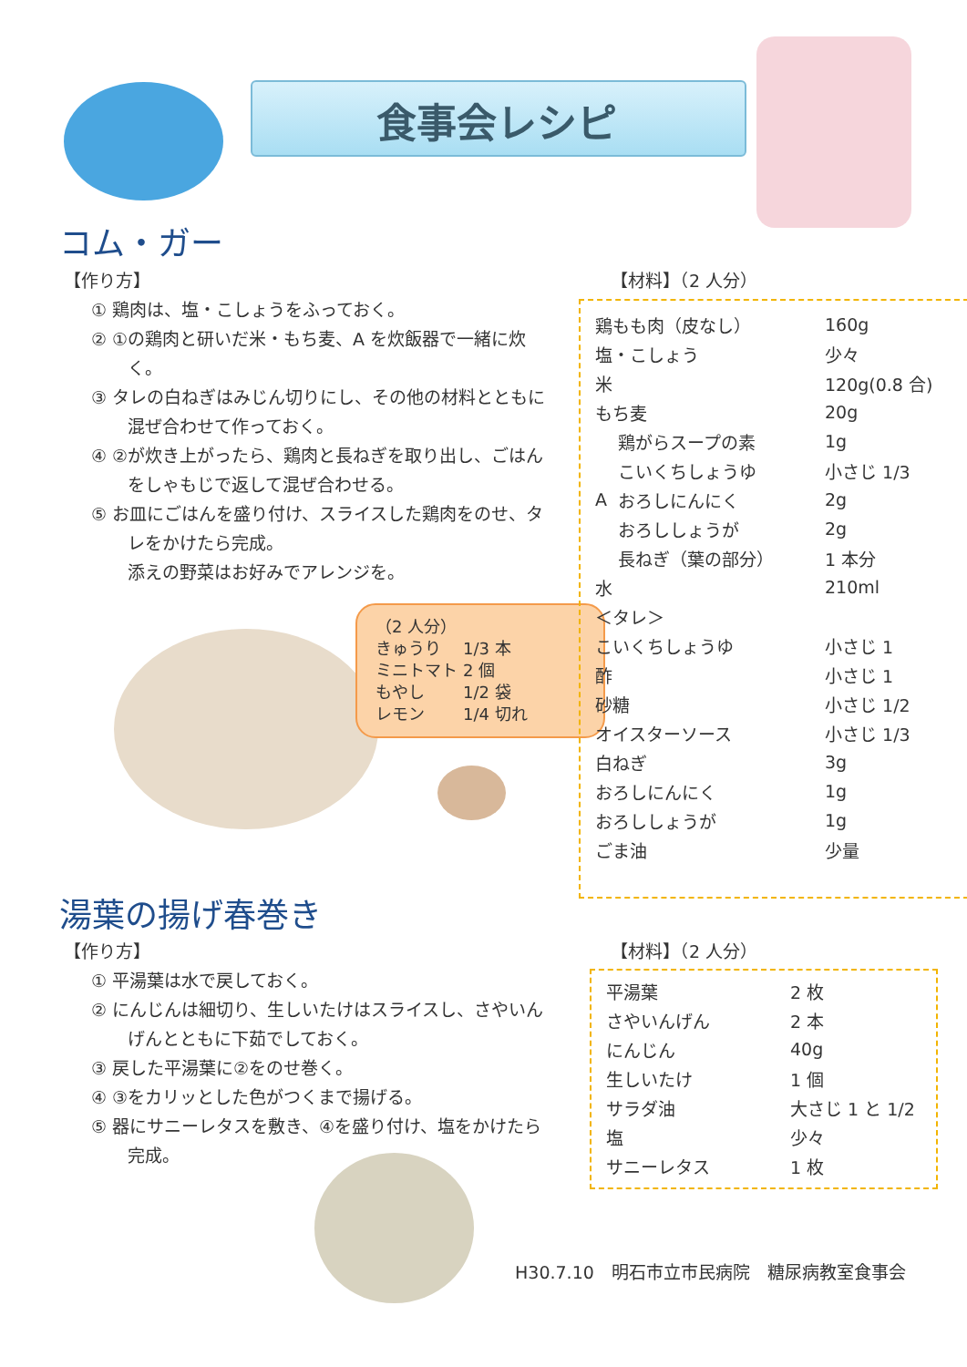食事会レシピ
コム・ガー
【作り方】
① 鶏肉は、塩・こしょうをふっておく。
② ①の鶏肉と研いだ米・もち麦、A を炊飯器で一緒に炊く。
③ タレの白ねぎはみじん切りにし、その他の材料とともに混ぜ合わせて作っておく。
④ ②が炊き上がったら、鶏肉と長ねぎを取り出し、ごはんをしゃもじで返して混ぜ合わせる。
⑤ お皿にごはんを盛り付け、スライスした鶏肉をのせ、タレをかけたら完成。
添えの野菜はお好みでアレンジを。
（2 人分）
| きゅうり | 1/3 本 |
| ミニトマト | 2 個 |
| もやし | 1/2 袋 |
| レモン | 1/4 切れ |
【材料】（2 人分）
| 鶏もも肉（皮なし） | | 160g |
| 塩・こしょう | | 少々 |
| 米 | | 120g(0.8 合) |
| もち麦 | | 20g |
| A | 鶏がらスープの素 | 1g |
| | こいくちしょうゆ | 小さじ 1/3 |
| | おろしにんにく | 2g |
| | おろししょうが | 2g |
| | 長ねぎ（葉の部分） | 1 本分 |
| 水 | | 210ml |
| ＜タレ＞ | | |
| こいくちしょうゆ | | 小さじ 1 |
| 酢 | | 小さじ 1 |
| 砂糖 | | 小さじ 1/2 |
| オイスターソース | | 小さじ 1/3 |
| 白ねぎ | | 3g |
| おろしにんにく | | 1g |
| おろししょうが | | 1g |
| ごま油 | | 少量 |
湯葉の揚げ春巻き
【作り方】
① 平湯葉は水で戻しておく。
② にんじんは細切り、生しいたけはスライスし、さやいんげんとともに下茹でしておく。
③ 戻した平湯葉に②をのせ巻く。
④ ③をカリッとした色がつくまで揚げる。
⑤ 器にサニーレタスを敷き、④を盛り付け、塩をかけたら完成。
【材料】（2 人分）
| 平湯葉 | 2 枚 |
| さやいんげん | 2 本 |
| にんじん | 40g |
| 生しいたけ | 1 個 |
| サラダ油 | 大さじ 1 と 1/2 |
| 塩 | 少々 |
| サニーレタス | 1 枚 |
H30.7.10　明石市立市民病院　糖尿病教室食事会